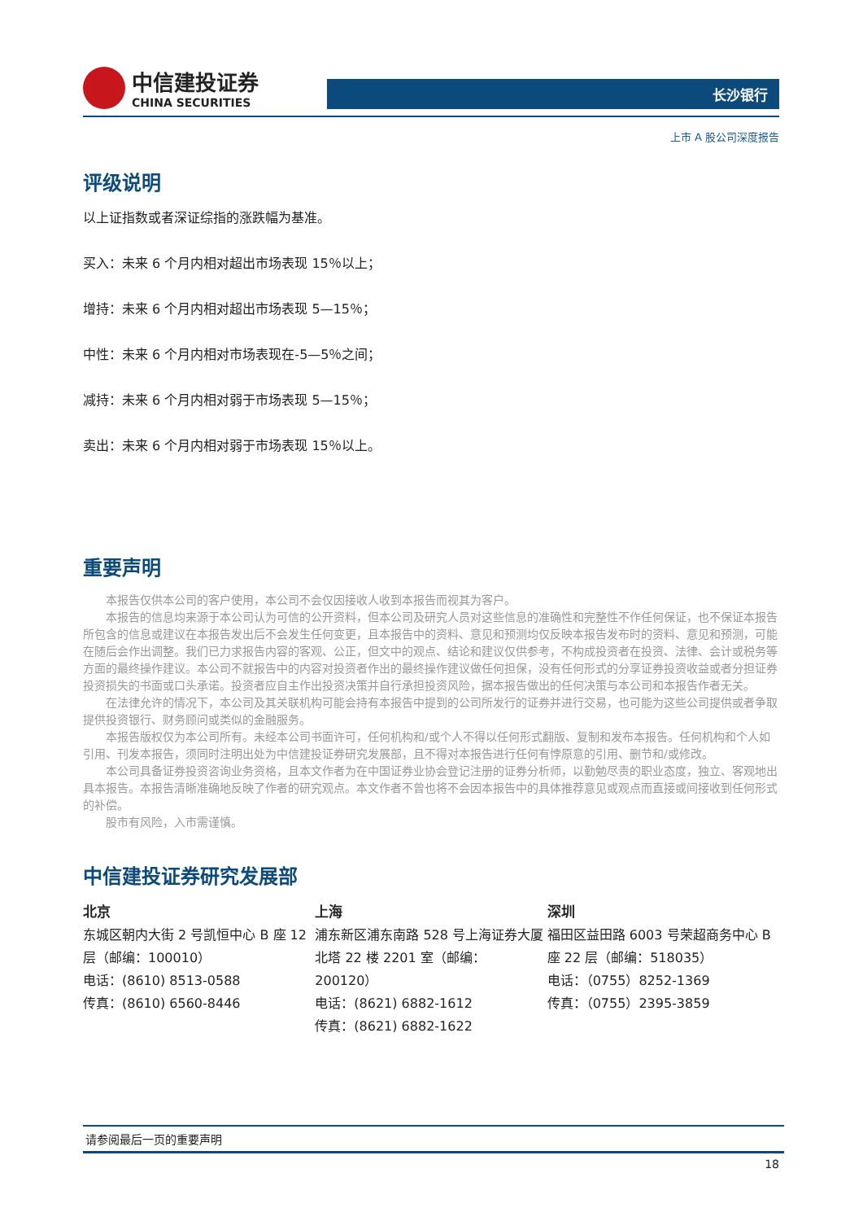中信建投证券
CHINA SECURITIES
长沙银行
上市 A 股公司深度报告
评级说明
以上证指数或者深证综指的涨跌幅为基准。
买入：未来 6 个月内相对超出市场表现 15％以上；
增持：未来 6 个月内相对超出市场表现 5—15％；
中性：未来 6 个月内相对市场表现在-5—5％之间；
减持：未来 6 个月内相对弱于市场表现 5—15％；
卖出：未来 6 个月内相对弱于市场表现 15％以上。
重要声明
本报告仅供本公司的客户使用，本公司不会仅因接收人收到本报告而视其为客户。
本报告的信息均来源于本公司认为可信的公开资料，但本公司及研究人员对这些信息的准确性和完整性不作任何保证，也不保证本报告所包含的信息或建议在本报告发出后不会发生任何变更，且本报告中的资料、意见和预测均仅反映本报告发布时的资料、意见和预测，可能在随后会作出调整。我们已力求报告内容的客观、公正，但文中的观点、结论和建议仅供参考，不构成投资者在投资、法律、会计或税务等方面的最终操作建议。本公司不就报告中的内容对投资者作出的最终操作建议做任何担保，没有任何形式的分享证券投资收益或者分担证券投资损失的书面或口头承诺。投资者应自主作出投资决策并自行承担投资风险，据本报告做出的任何决策与本公司和本报告作者无关。
在法律允许的情况下，本公司及其关联机构可能会持有本报告中提到的公司所发行的证券并进行交易，也可能为这些公司提供或者争取提供投资银行、财务顾问或类似的金融服务。
本报告版权仅为本公司所有。未经本公司书面许可，任何机构和/或个人不得以任何形式翻版、复制和发布本报告。任何机构和个人如引用、刊发本报告，须同时注明出处为中信建投证券研究发展部，且不得对本报告进行任何有悖原意的引用、删节和/或修改。
本公司具备证券投资咨询业务资格，且本文作者为在中国证券业协会登记注册的证券分析师，以勤勉尽责的职业态度，独立、客观地出具本报告。本报告清晰准确地反映了作者的研究观点。本文作者不曾也将不会因本报告中的具体推荐意见或观点而直接或间接收到任何形式的补偿。
股市有风险，入市需谨慎。
中信建投证券研究发展部
北京
东城区朝内大街 2 号凯恒中心 B 座 12 层（邮编：100010）
电话：(8610) 8513-0588
传真：(8610) 6560-8446
上海
浦东新区浦东南路 528 号上海证券大厦北塔 22 楼 2201 室（邮编：200120）
电话：(8621) 6882-1612
传真：(8621) 6882-1622
深圳
福田区益田路 6003 号荣超商务中心 B 座 22 层（邮编：518035）
电话：（0755）8252-1369
传真：（0755）2395-3859
请参阅最后一页的重要声明
18